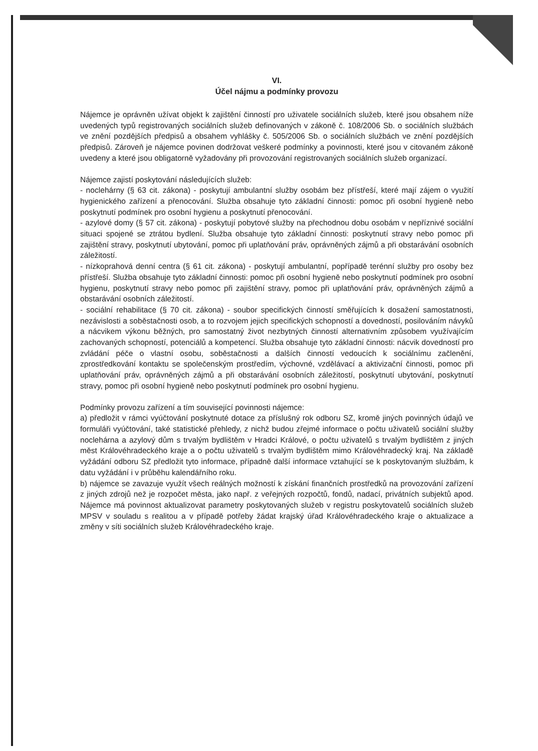VI.
Účel nájmu a podmínky provozu
Nájemce je oprávněn užívat objekt k zajištění činností pro uživatele sociálních služeb, které jsou obsahem níže uvedených typů registrovaných sociálních služeb definovaných v zákoně č. 108/2006 Sb. o sociálních službách ve znění pozdějších předpisů a obsahem vyhlášky č. 505/2006 Sb. o sociálních službách ve znění pozdějších předpisů. Zároveň je nájemce povinen dodržovat veškeré podmínky a povinnosti, které jsou v citovaném zákoně uvedeny a které jsou obligatorně vyžadovány při provozování registrovaných sociálních služeb organizací.
Nájemce zajistí poskytování následujících služeb:
- noclehárny (§ 63 cit. zákona) - poskytují ambulantní služby osobám bez přístřeší, které mají zájem o využití hygienického zařízení a přenocování. Služba obsahuje tyto základní činnosti: pomoc při osobní hygieně nebo poskytnutí podmínek pro osobní hygienu a poskytnutí přenocování.
- azylové domy (§ 57 cit. zákona) - poskytují pobytové služby na přechodnou dobu osobám v nepříznivé sociální situaci spojené se ztrátou bydlení. Služba obsahuje tyto základní činnosti: poskytnutí stravy nebo pomoc při zajištění stravy, poskytnutí ubytování, pomoc při uplatňování práv, oprávněných zájmů a při obstarávání osobních záležitostí.
- nízkoprahová denní centra (§ 61 cit. zákona) - poskytují ambulantní, popřípadě terénní služby pro osoby bez přístřeší. Služba obsahuje tyto základní činnosti: pomoc při osobní hygieně nebo poskytnutí podmínek pro osobní hygienu, poskytnutí stravy nebo pomoc při zajištění stravy, pomoc při uplatňování práv, oprávněných zájmů a obstarávání osobních záležitostí.
- sociální rehabilitace (§ 70 cit. zákona) - soubor specifických činností směřujících k dosažení samostatnosti, nezávislosti a soběstačnosti osob, a to rozvojem jejich specifických schopností a dovedností, posilováním návyků a nácvikem výkonu běžných, pro samostatný život nezbytných činností alternativním způsobem využívajícím zachovaných schopností, potenciálů a kompetencí. Služba obsahuje tyto základní činnosti: nácvik dovedností pro zvládání péče o vlastní osobu, soběstačnosti a dalších činností vedoucích k sociálnímu začlenění, zprostředkování kontaktu se společenským prostředím, výchovné, vzdělávací a aktivizační činnosti, pomoc při uplatňování práv, oprávněných zájmů a při obstarávání osobních záležitostí, poskytnutí ubytování, poskytnutí stravy, pomoc při osobní hygieně nebo poskytnutí podmínek pro osobní hygienu.
Podmínky provozu zařízení a tím související povinnosti nájemce:
a) předložit v rámci vyúčtování poskytnuté dotace za příslušný rok odboru SZ, kromě jiných povinných údajů ve formuláři vyúčtování, také statistické přehledy, z nichž budou zřejmé informace o počtu uživatelů sociální služby noclehárna a azylový dům s trvalým bydlištěm v Hradci Králové, o počtu uživatelů s trvalým bydlištěm z jiných měst Královéhradeckého kraje a o počtu uživatelů s trvalým bydlištěm mimo Královéhradecký kraj. Na základě vyžádání odboru SZ předložit tyto informace, případně další informace vztahující se k poskytovaným službám, k datu vyžádání i v průběhu kalendářního roku.
b) nájemce se zavazuje využít všech reálných možností k získání finančních prostředků na provozování zařízení z jiných zdrojů než je rozpočet města, jako např. z veřejných rozpočtů, fondů, nadací, privátních subjektů apod. Nájemce má povinnost aktualizovat parametry poskytovaných služeb v registru poskytovatelů sociálních služeb MPSV v souladu s realitou a v případě potřeby žádat krajský úřad Královéhradeckého kraje o aktualizace a změny v síti sociálních služeb Královéhradeckého kraje.